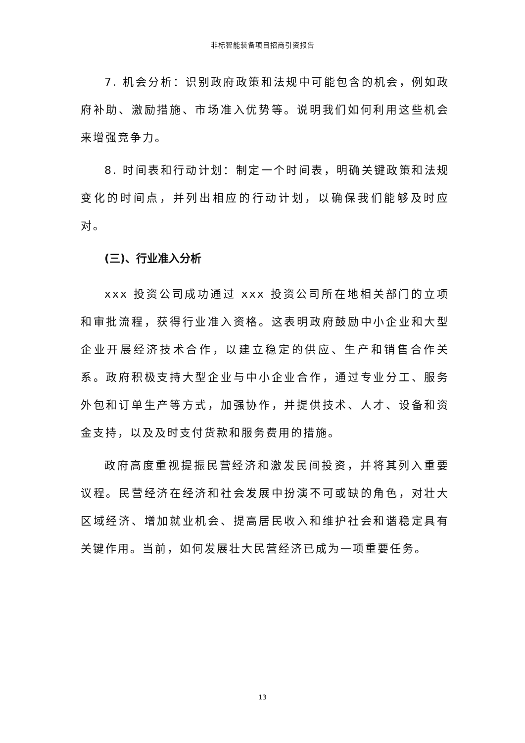非标智能装备项目招商引资报告
7. 机会分析：识别政府政策和法规中可能包含的机会，例如政府补助、激励措施、市场准入优势等。说明我们如何利用这些机会来增强竞争力。
8. 时间表和行动计划：制定一个时间表，明确关键政策和法规变化的时间点，并列出相应的行动计划，以确保我们能够及时应对。
(三)、行业准入分析
xxx 投资公司成功通过 xxx 投资公司所在地相关部门的立项和审批流程，获得行业准入资格。这表明政府鼓励中小企业和大型企业开展经济技术合作，以建立稳定的供应、生产和销售合作关系。政府积极支持大型企业与中小企业合作，通过专业分工、服务外包和订单生产等方式，加强协作，并提供技术、人才、设备和资金支持，以及及时支付货款和服务费用的措施。
政府高度重视提振民营经济和激发民间投资，并将其列入重要议程。民营经济在经济和社会发展中扮演不可或缺的角色，对壮大区域经济、增加就业机会、提高居民收入和维护社会和谐稳定具有关键作用。当前，如何发展壮大民营经济已成为一项重要任务。
13